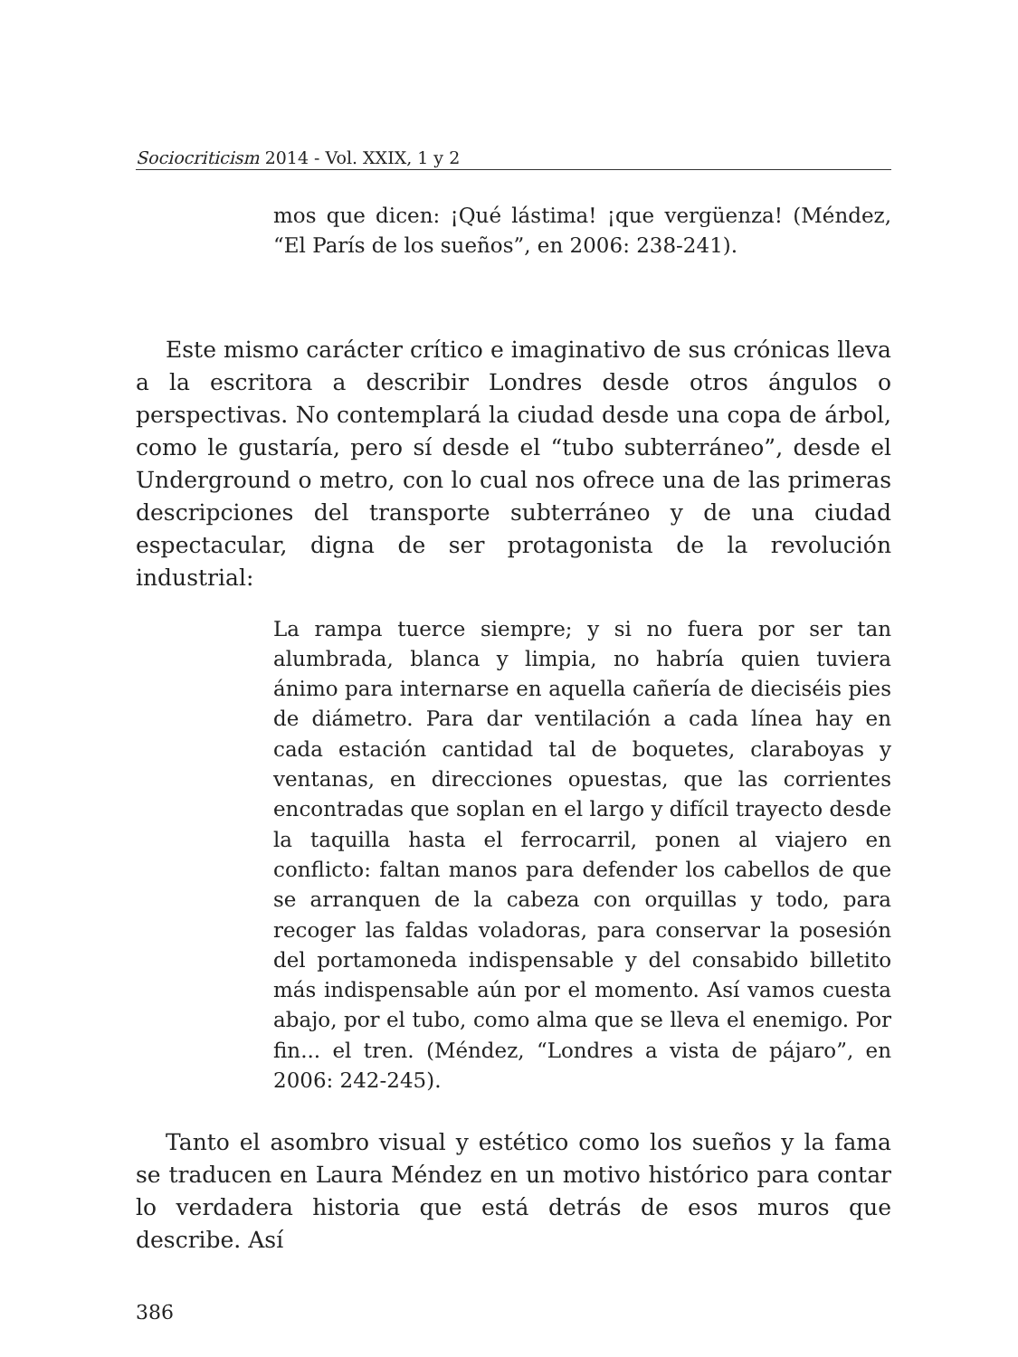Sociocriticism 2014 - Vol. XXIX, 1 y 2
mos que dicen: ¡Qué lástima! ¡que vergüenza! (Méndez, “El París de los sueños”, en 2006: 238-241).
Este mismo carácter crítico e imaginativo de sus crónicas lleva a la escritora a describir Londres desde otros ángulos o perspectivas. No contemplará la ciudad desde una copa de árbol, como le gustaría, pero sí desde el “tubo subterráneo”, desde el Underground o metro, con lo cual nos ofrece una de las primeras descripciones del transporte subterráneo y de una ciudad espectacular, digna de ser protagonista de la revolución industrial:
La rampa tuerce siempre; y si no fuera por ser tan alumbrada, blanca y limpia, no habría quien tuviera ánimo para internarse en aquella cañería de dieciséis pies de diámetro. Para dar ventilación a cada línea hay en cada estación cantidad tal de boquetes, claraboyas y ventanas, en direcciones opuestas, que las corrientes encontradas que soplan en el largo y difícil trayecto desde la taquilla hasta el ferrocarril, ponen al viajero en conflicto: faltan manos para defender los cabellos de que se arranquen de la cabeza con orquillas y todo, para recoger las faldas voladoras, para conservar la posesión del portamoneda indispensable y del consabido billetito más indispensable aún por el momento. Así vamos cuesta abajo, por el tubo, como alma que se lleva el enemigo. Por fin... el tren. (Méndez, “Londres a vista de pájaro”, en 2006: 242-245).
Tanto el asombro visual y estético como los sueños y la fama se traducen en Laura Méndez en un motivo histórico para contar lo verdadera historia que está detrás de esos muros que describe. Así
386